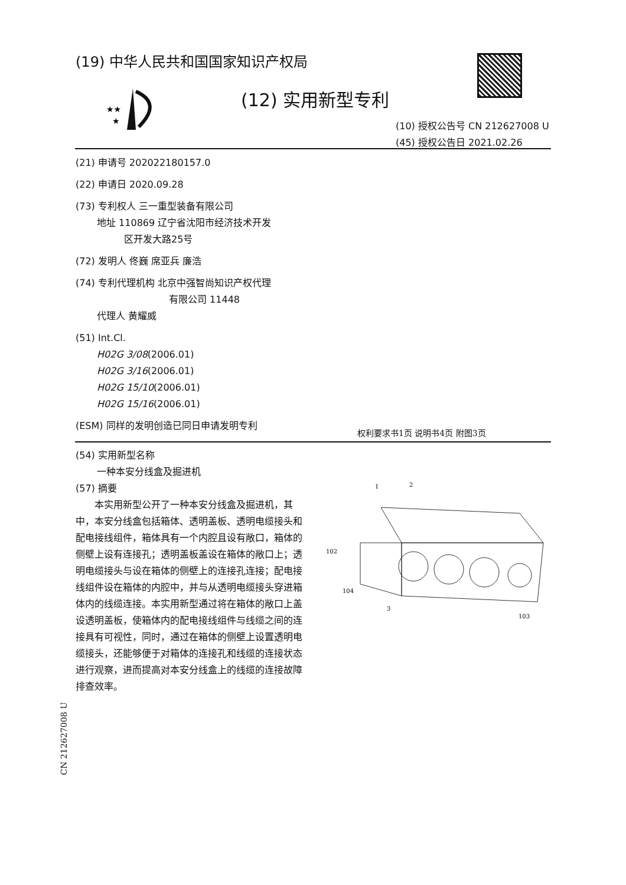(19) 中华人民共和国国家知识产权局
★★
★
(12) 实用新型专利
(10) 授权公告号 CN 212627008 U
(45) 授权公告日 2021.02.26
(21) 申请号 202022180157.0
(22) 申请日 2020.09.28
(73) 专利权人 三一重型装备有限公司
地址 110869 辽宁省沈阳市经济技术开发
区开发大路25号
(72) 发明人 佟巍 席亚兵 廉浩
(74) 专利代理机构 北京中强智尚知识产权代理
有限公司 11448
代理人 黄耀威
(51) Int.Cl.
H02G 3/08(2006.01)
H02G 3/16(2006.01)
H02G 15/10(2006.01)
H02G 15/16(2006.01)
(ESM) 同样的发明创造已同日申请发明专利
权利要求书1页 说明书4页 附图3页
(54) 实用新型名称
一种本安分线盒及掘进机
(57) 摘要
本实用新型公开了一种本安分线盒及掘进机，其中，本安分线盒包括箱体、透明盖板、透明电缆接头和配电接线组件，箱体具有一个内腔且设有敞口，箱体的侧壁上设有连接孔；透明盖板盖设在箱体的敞口上；透明电缆接头与设在箱体的侧壁上的连接孔连接；配电接线组件设在箱体的内腔中，并与从透明电缆接头穿进箱体内的线缆连接。本实用新型通过将在箱体的敞口上盖设透明盖板，使箱体内的配电接线组件与线缆之间的连接具有可视性，同时，通过在箱体的侧壁上设置透明电缆接头，还能够便于对箱体的连接孔和线缆的连接状态进行观察，进而提高对本安分线盒上的线缆的连接故障排查效率。
1
2
102
104
3
103
CN 212627008 U